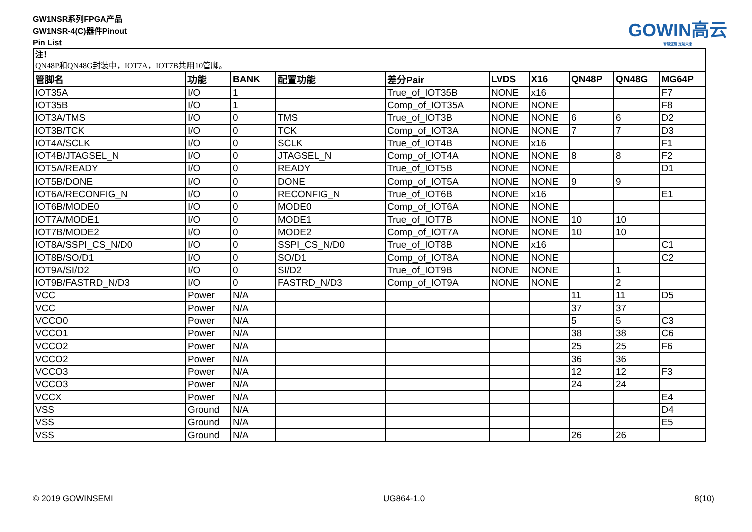GW1NSR系列FPGA产品
GW1NSR-4(C)器件Pinout
Pin List
GOWIN高云
智慧逻辑 定制未来
| 注！ QN48P和QN48G封装中，IOT7A，IOT7B共用10管脚。 | | | | | | | | | |
| 管脚名 | 功能 | BANK | 配置功能 | 差分Pair | LVDS | X16 | QN48P | QN48G | MG64P |
| IOT35A | I/O | 1 | | True_of_IOT35B | NONE | x16 | | | F7 |
| IOT35B | I/O | 1 | | Comp_of_IOT35A | NONE | NONE | | | F8 |
| IOT3A/TMS | I/O | 0 | TMS | True_of_IOT3B | NONE | NONE | 6 | 6 | D2 |
| IOT3B/TCK | I/O | 0 | TCK | Comp_of_IOT3A | NONE | NONE | 7 | 7 | D3 |
| IOT4A/SCLK | I/O | 0 | SCLK | True_of_IOT4B | NONE | x16 | | | F1 |
| IOT4B/JTAGSEL_N | I/O | 0 | JTAGSEL_N | Comp_of_IOT4A | NONE | NONE | 8 | 8 | F2 |
| IOT5A/READY | I/O | 0 | READY | True_of_IOT5B | NONE | NONE | | | D1 |
| IOT5B/DONE | I/O | 0 | DONE | Comp_of_IOT5A | NONE | NONE | 9 | 9 | |
| IOT6A/RECONFIG_N | I/O | 0 | RECONFIG_N | True_of_IOT6B | NONE | x16 | | | E1 |
| IOT6B/MODE0 | I/O | 0 | MODE0 | Comp_of_IOT6A | NONE | NONE | | | |
| IOT7A/MODE1 | I/O | 0 | MODE1 | True_of_IOT7B | NONE | NONE | 10 | 10 | |
| IOT7B/MODE2 | I/O | 0 | MODE2 | Comp_of_IOT7A | NONE | NONE | 10 | 10 | |
| IOT8A/SSPI_CS_N/D0 | I/O | 0 | SSPI_CS_N/D0 | True_of_IOT8B | NONE | x16 | | | C1 |
| IOT8B/SO/D1 | I/O | 0 | SO/D1 | Comp_of_IOT8A | NONE | NONE | | | C2 |
| IOT9A/SI/D2 | I/O | 0 | SI/D2 | True_of_IOT9B | NONE | NONE | | 1 | |
| IOT9B/FASTRD_N/D3 | I/O | 0 | FASTRD_N/D3 | Comp_of_IOT9A | NONE | NONE | | 2 | |
| VCC | Power | N/A | | | | | 11 | 11 | D5 |
| VCC | Power | N/A | | | | | 37 | 37 | |
| VCCO0 | Power | N/A | | | | | 5 | 5 | C3 |
| VCCO1 | Power | N/A | | | | | 38 | 38 | C6 |
| VCCO2 | Power | N/A | | | | | 25 | 25 | F6 |
| VCCO2 | Power | N/A | | | | | 36 | 36 | |
| VCCO3 | Power | N/A | | | | | 12 | 12 | F3 |
| VCCO3 | Power | N/A | | | | | 24 | 24 | |
| VCCX | Power | N/A | | | | | | | E4 |
| VSS | Ground | N/A | | | | | | | D4 |
| VSS | Ground | N/A | | | | | | | E5 |
| VSS | Ground | N/A | | | | | 26 | 26 | |
© 2019 GOWINSEMI UG864-1.0 8(10)